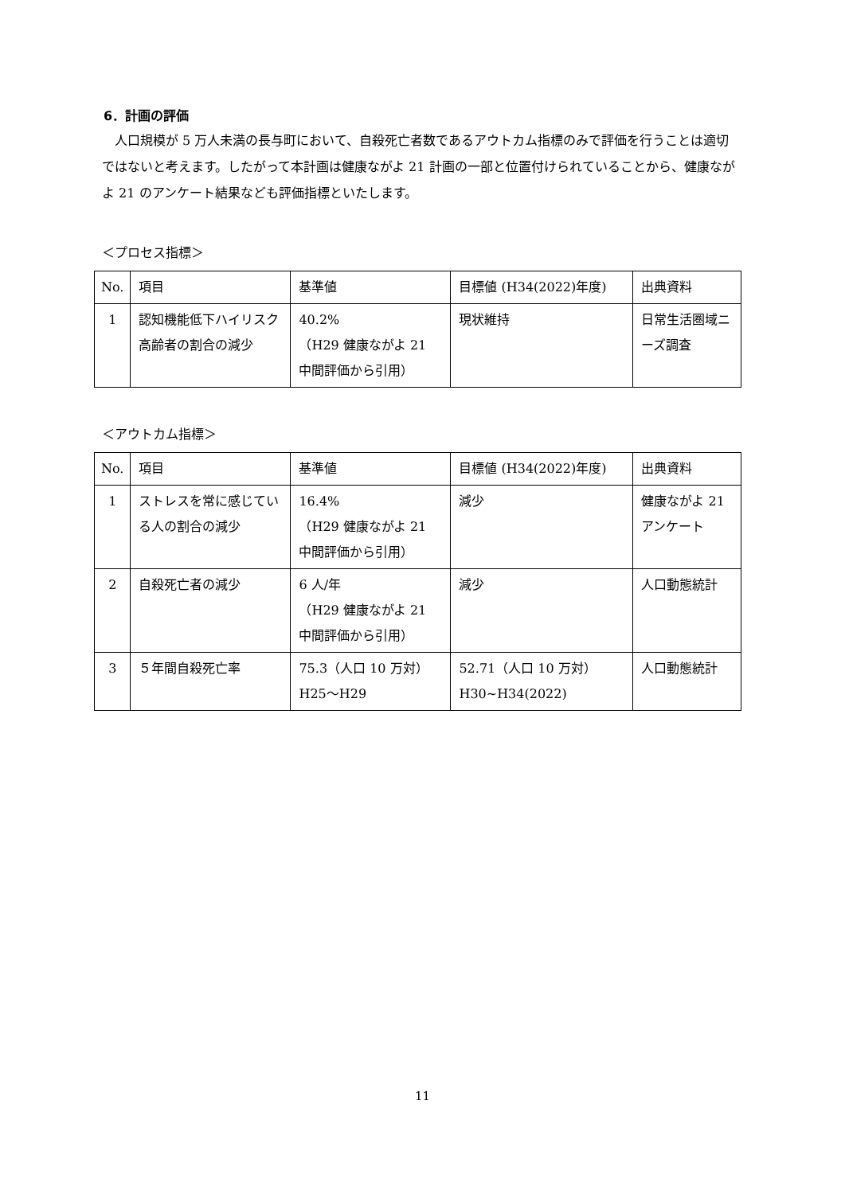6．計画の評価
　人口規模が 5 万人未満の長与町において、自殺死亡者数であるアウトカム指標のみで評価を行うことは適切ではないと考えます。したがって本計画は健康ながよ 21 計画の一部と位置付けられていることから、健康ながよ 21 のアンケート結果なども評価指標といたします。
＜プロセス指標＞
| No. | 項目 | 基準値 | 目標値 (H34(2022)年度) | 出典資料 |
| 1 | 認知機能低下ハイリスク高齢者の割合の減少 | 40.2% （H29 健康ながよ 21 中間評価から引用） | 現状維持 | 日常生活圏域ニーズ調査 |
＜アウトカム指標＞
| No. | 項目 | 基準値 | 目標値 (H34(2022)年度) | 出典資料 |
| 1 | ストレスを常に感じている人の割合の減少 | 16.4% （H29 健康ながよ 21 中間評価から引用） | 減少 | 健康ながよ 21 アンケート |
| 2 | 自殺死亡者の減少 | 6 人/年 （H29 健康ながよ 21 中間評価から引用） | 減少 | 人口動態統計 |
| 3 | ５年間自殺死亡率 | 75.3（人口 10 万対） H25～H29 | 52.71（人口 10 万対） H30~H34(2022) | 人口動態統計 |
11